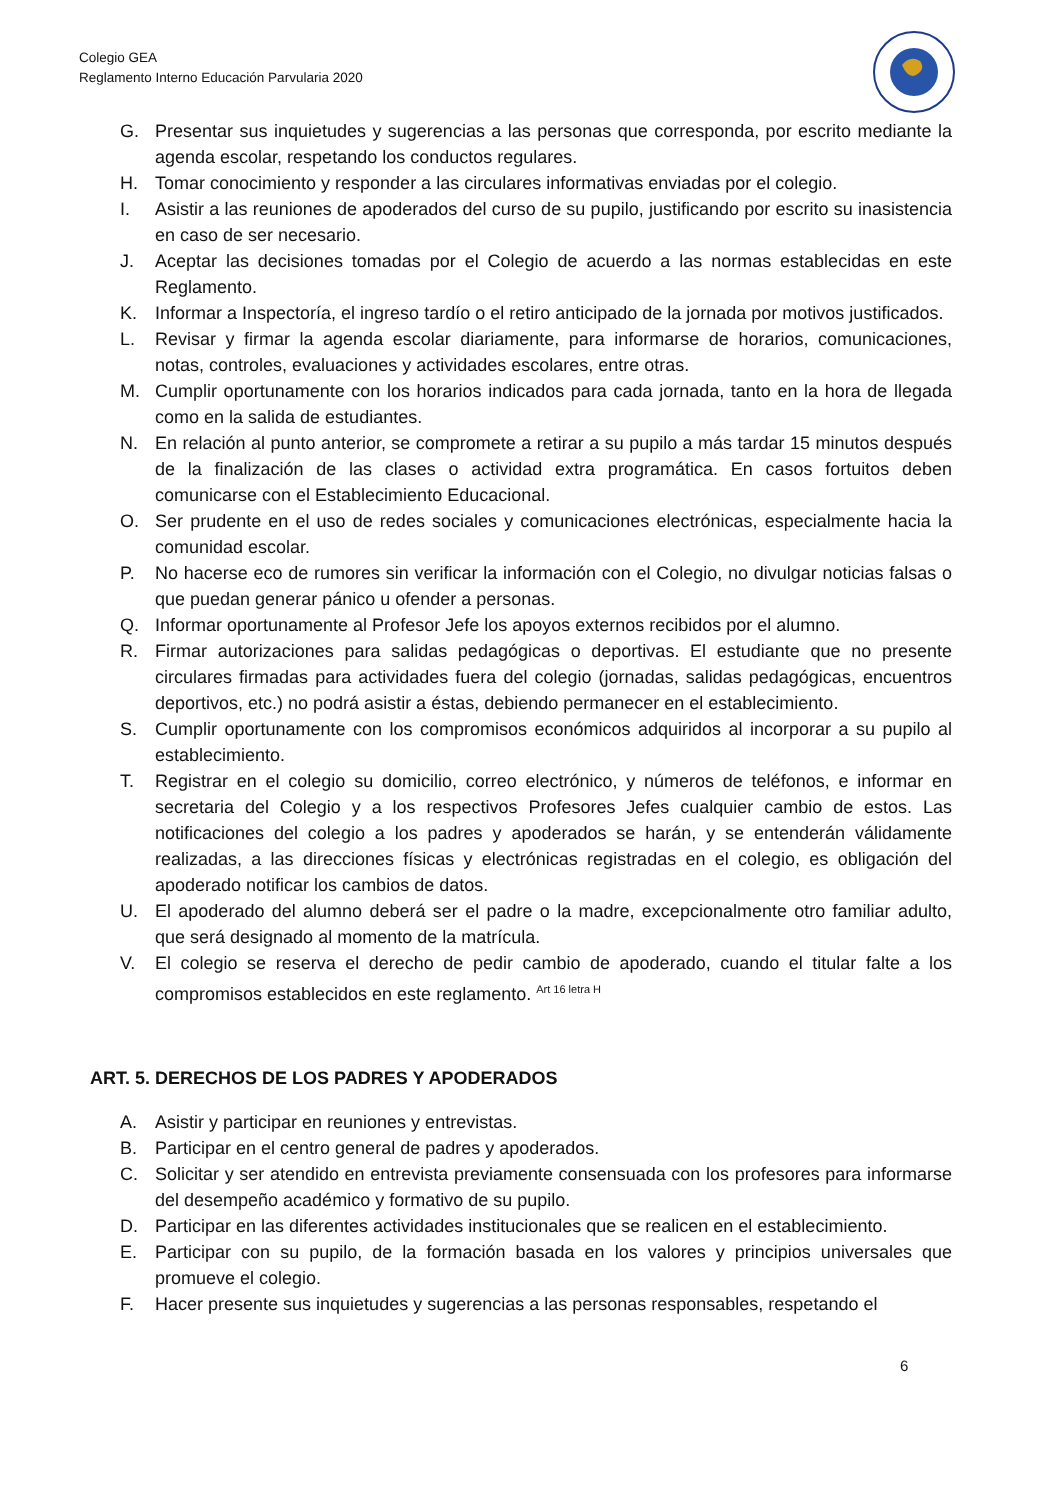Colegio GEA
Reglamento Interno Educación Parvularia 2020
G. Presentar sus inquietudes y sugerencias a las personas que corresponda, por escrito mediante la agenda escolar, respetando los conductos regulares.
H. Tomar conocimiento y responder a las circulares informativas enviadas por el colegio.
I. Asistir a las reuniones de apoderados del curso de su pupilo, justificando por escrito su inasistencia en caso de ser necesario.
J. Aceptar las decisiones tomadas por el Colegio de acuerdo a las normas establecidas en este Reglamento.
K. Informar a Inspectoría, el ingreso tardío o el retiro anticipado de la jornada por motivos justificados.
L. Revisar y firmar la agenda escolar diariamente, para informarse de horarios, comunicaciones, notas, controles, evaluaciones y actividades escolares, entre otras.
M. Cumplir oportunamente con los horarios indicados para cada jornada, tanto en la hora de llegada como en la salida de estudiantes.
N. En relación al punto anterior, se compromete a retirar a su pupilo a más tardar 15 minutos después de la finalización de las clases o actividad extra programática. En casos fortuitos deben comunicarse con el Establecimiento Educacional.
O. Ser prudente en el uso de redes sociales y comunicaciones electrónicas, especialmente hacia la comunidad escolar.
P. No hacerse eco de rumores sin verificar la información con el Colegio, no divulgar noticias falsas o que puedan generar pánico u ofender a personas.
Q. Informar oportunamente al Profesor Jefe los apoyos externos recibidos por el alumno.
R. Firmar autorizaciones para salidas pedagógicas o deportivas. El estudiante que no presente circulares firmadas para actividades fuera del colegio (jornadas, salidas pedagógicas, encuentros deportivos, etc.) no podrá asistir a éstas, debiendo permanecer en el establecimiento.
S. Cumplir oportunamente con los compromisos económicos adquiridos al incorporar a su pupilo al establecimiento.
T. Registrar en el colegio su domicilio, correo electrónico, y números de teléfonos, e informar en secretaria del Colegio y a los respectivos Profesores Jefes cualquier cambio de estos. Las notificaciones del colegio a los padres y apoderados se harán, y se entenderán válidamente realizadas, a las direcciones físicas y electrónicas registradas en el colegio, es obligación del apoderado notificar los cambios de datos.
U. El apoderado del alumno deberá ser el padre o la madre, excepcionalmente otro familiar adulto, que será designado al momento de la matrícula.
V. El colegio se reserva el derecho de pedir cambio de apoderado, cuando el titular falte a los compromisos establecidos en este reglamento. <sup>Art 16 letra H</sup>
ART. 5. DERECHOS DE LOS PADRES Y APODERADOS
A. Asistir y participar en reuniones y entrevistas.
B. Participar en el centro general de padres y apoderados.
C. Solicitar y ser atendido en entrevista previamente consensuada con los profesores para informarse del desempeño académico y formativo de su pupilo.
D. Participar en las diferentes actividades institucionales que se realicen en el establecimiento.
E. Participar con su pupilo, de la formación basada en los valores y principios universales que promueve el colegio.
F. Hacer presente sus inquietudes y sugerencias a las personas responsables, respetando el
6